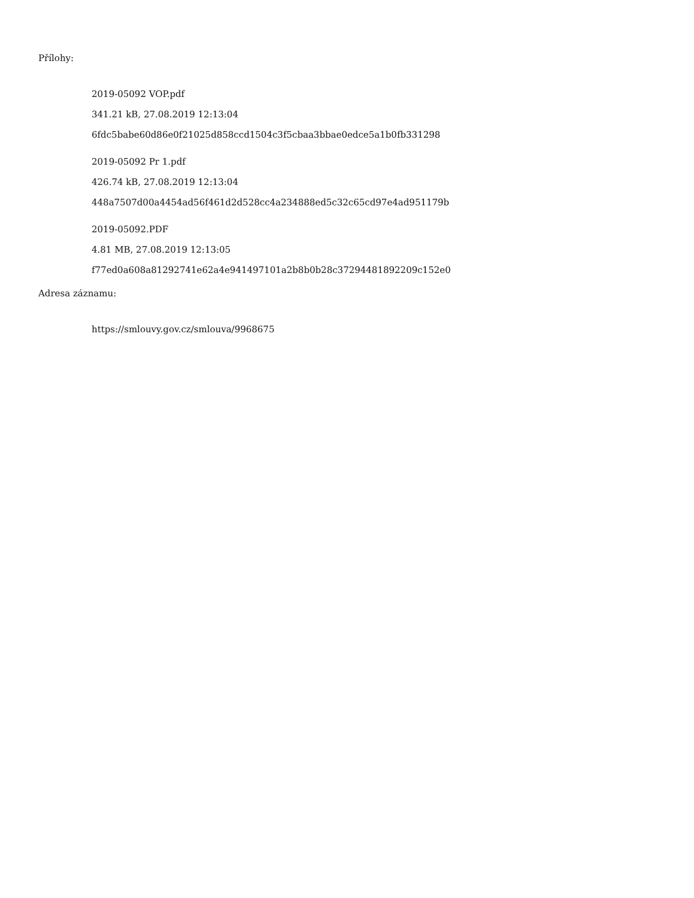Přílohy:
2019-05092 VOP.pdf
341.21 kB, 27.08.2019 12:13:04
6fdc5babe60d86e0f21025d858ccd1504c3f5cbaa3bbae0edce5a1b0fb331298
2019-05092 Pr 1.pdf
426.74 kB, 27.08.2019 12:13:04
448a7507d00a4454ad56f461d2d528cc4a234888ed5c32c65cd97e4ad951179b
2019-05092.PDF
4.81 MB, 27.08.2019 12:13:05
f77ed0a608a81292741e62a4e941497101a2b8b0b28c37294481892209c152e0
Adresa záznamu:
https://smlouvy.gov.cz/smlouva/9968675